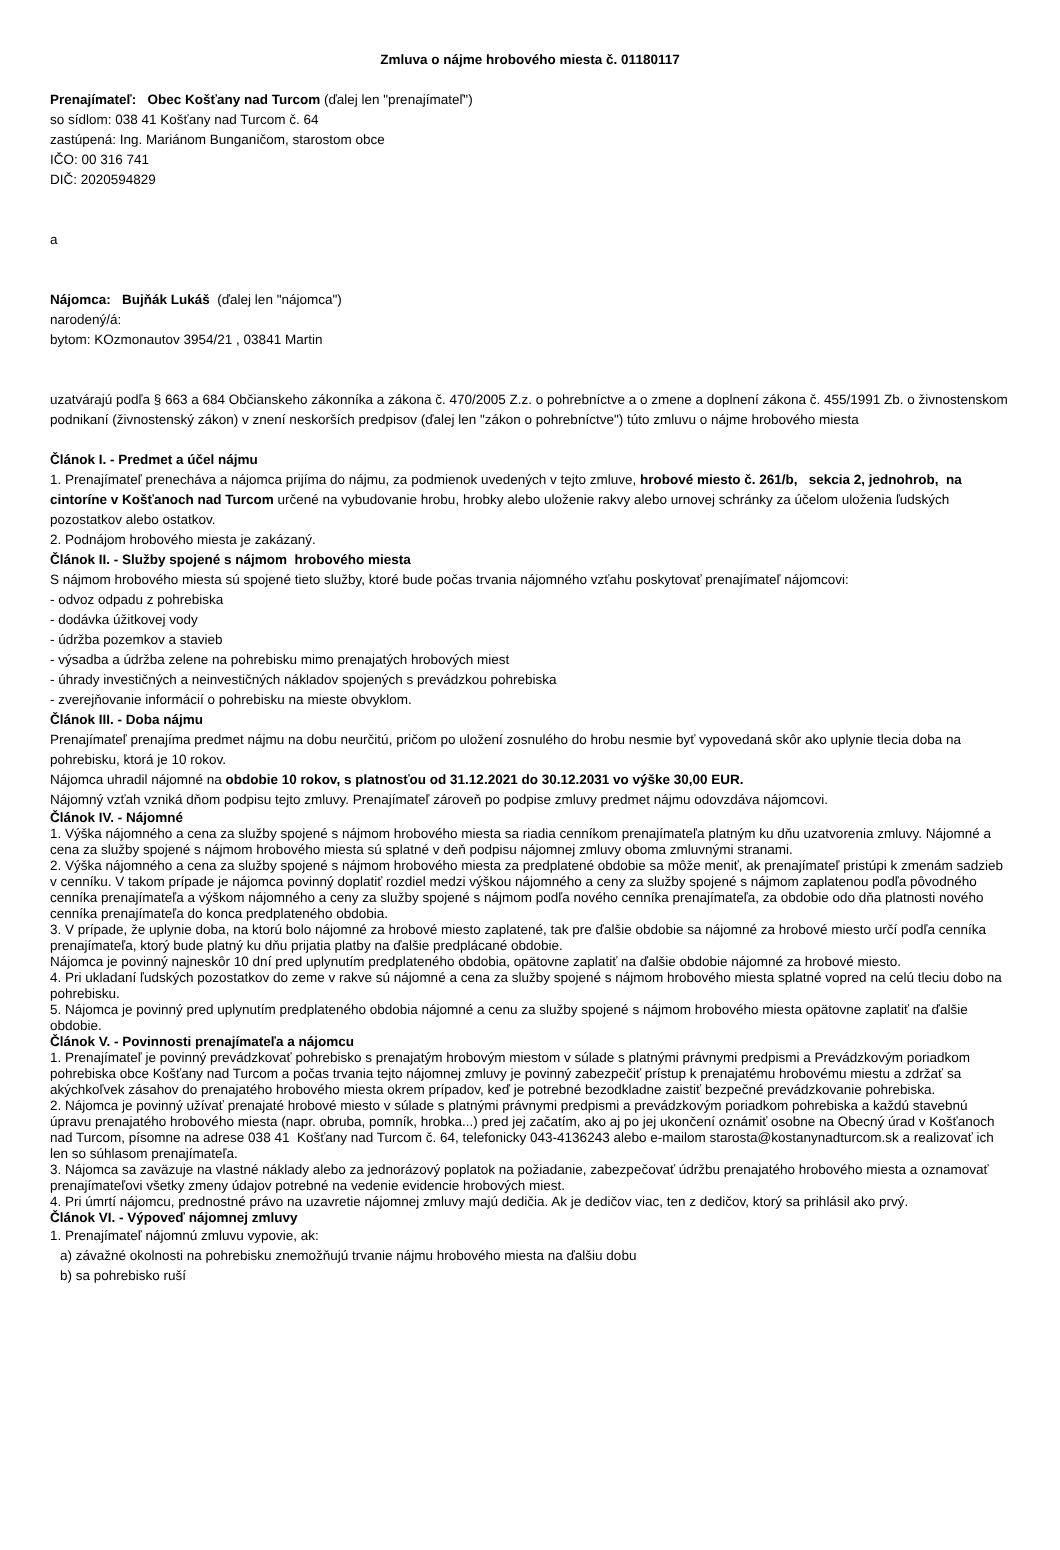Zmluva o nájme hrobového miesta č. 01180117
Prenajímateľ: Obec Košťany nad Turcom (ďalej len "prenajímateľ")
so sídlom: 038 41 Košťany nad Turcom č. 64
zastúpená: Ing. Mariánom Bunganičom, starostom obce
IČO: 00 316 741
DIČ: 2020594829
a
Nájomca: Bujňák Lukáš (ďalej len "nájomca")
narodený/á:
bytom: KOzmonautov 3954/21 , 03841 Martin
uzatvárajú podľa § 663 a 684 Občianskeho zákonníka a zákona č. 470/2005 Z.z. o pohrebníctve a o zmene a doplnení zákona č. 455/1991 Zb. o živnostenskom podnikaní (živnostenský zákon) v znení neskorších predpisov (ďalej len "zákon o pohrebníctve") túto zmluvu o nájme hrobového miesta
Článok I. - Predmet a účel nájmu
1. Prenajímateľ prenecháva a nájomca prijíma do nájmu, za podmienok uvedených v tejto zmluve, hrobové miesto č. 261/b, sekcia 2, jednohrob, na cintoríne v Košťanoch nad Turcom určené na vybudovanie hrobu, hrobky alebo uloženie rakvy alebo urnovej schránky za účelom uloženia ľudských pozostatkov alebo ostatkov.
2. Podnájom hrobového miesta je zakázaný.
Článok II. - Služby spojené s nájmom hrobového miesta
S nájmom hrobového miesta sú spojené tieto služby, ktoré bude počas trvania nájomného vzťahu poskytovať prenajímateľ nájomcovi:
- odvoz odpadu z pohrebiska
- dodávka úžitkovej vody
- údržba pozemkov a stavieb
- výsadba a údržba zelene na pohrebisku mimo prenajatých hrobových miest
- úhrady investičných a neinvestičných nákladov spojených s prevádzkou pohrebiska
- zverejňovanie informácií o pohrebisku na mieste obvyklom.
Článok III. - Doba nájmu
Prenajímateľ prenajíma predmet nájmu na dobu neurčitú, pričom po uložení zosnulého do hrobu nesmie byť vypovedaná skôr ako uplynie tlecia doba na pohrebisku, ktorá je 10 rokov.
Nájomca uhradil nájomné na obdobie 10 rokov, s platnosťou od 31.12.2021 do 30.12.2031 vo výške 30,00 EUR.
Nájomný vzťah vzniká dňom podpisu tejto zmluvy. Prenajímateľ zároveň po podpise zmluvy predmet nájmu odovzdáva nájomcovi.
Článok IV. - Nájomné
1. Výška nájomného a cena za služby spojené s nájmom hrobového miesta sa riadia cenníkom prenajímateľa platným ku dňu uzatvorenia zmluvy. Nájomné a cena za služby spojené s nájmom hrobového miesta sú splatné v deň podpisu nájomnej zmluvy oboma zmluvnými stranami.
2. Výška nájomného a cena za služby spojené s nájmom hrobového miesta za predplatené obdobie sa môže meniť, ak prenajímateľ pristúpi k zmenám sadzieb v cenníku. V takom prípade je nájomca povinný doplatiť rozdiel medzi výškou nájomného a ceny za služby spojené s nájmom zaplatenou podľa pôvodného cenníka prenajímateľa a výškom nájomného a ceny za služby spojené s nájmom podľa nového cenníka prenajímateľa, za obdobie odo dňa platnosti nového cenníka prenajímateľa do konca predplateného obdobia.
3. V prípade, že uplynie doba, na ktorú bolo nájomné za hrobové miesto zaplatené, tak pre ďalšie obdobie sa nájomné za hrobové miesto určí podľa cenníka prenajímateľa, ktorý bude platný ku dňu prijatia platby na ďalšie predplácané obdobie.
Nájomca je povinný najneskôr 10 dní pred uplynutím predplateného obdobia, opätovne zaplatiť na ďalšie obdobie nájomné za hrobové miesto.
4. Pri ukladaní ľudských pozostatkov do zeme v rakve sú nájomné a cena za služby spojené s nájmom hrobového miesta splatné vopred na celú tleciu dobo na pohrebisku.
5. Nájomca je povinný pred uplynutím predplateného obdobia nájomné a cenu za služby spojené s nájmom hrobového miesta opätovne zaplatiť na ďalšie obdobie.
Článok V. - Povinnosti prenajímateľa a nájomcu
1. Prenajímateľ je povinný prevádzkovať pohrebisko s prenajatým hrobovým miestom v súlade s platnými právnymi predpismi a Prevádzkovým poriadkom pohrebiska obce Košťany nad Turcom a počas trvania tejto nájomnej zmluvy je povinný zabezpečiť prístup k prenajatému hrobovému miestu a zdržať sa akýchkoľvek zásahov do prenajatého hrobového miesta okrem prípadov, keď je potrebné bezodkladne zaistiť bezpečné prevádzkovanie pohrebiska.
2. Nájomca je povinný užívať prenajaté hrobové miesto v súlade s platnými právnymi predpismi a prevádzkovým poriadkom pohrebiska a každú stavebnú úpravu prenajatého hrobového miesta (napr. obruba, pomník, hrobka...) pred jej začatím, ako aj po jej ukončení oznámiť osobne na Obecný úrad v Košťanoch nad Turcom, písomne na adrese 038 41 Košťany nad Turcom č. 64, telefonicky 043-4136243 alebo e-mailom starosta@kostanynadturcom.sk a realizovať ich len so súhlasom prenajímateľa.
3. Nájomca sa zaväzuje na vlastné náklady alebo za jednorázový poplatok na požiadanie, zabezpečovať údržbu prenajatého hrobového miesta a oznamovať prenajímateľovi všetky zmeny údajov potrebné na vedenie evidencie hrobových miest.
4. Pri úmrtí nájomcu, prednostné právo na uzavretie nájomnej zmluvy majú dedičia. Ak je dedičov viac, ten z dedičov, ktorý sa prihlásil ako prvý.
Článok VI. - Výpoveď nájomnej zmluvy
1. Prenajímateľ nájomnú zmluvu vypovie, ak:
a) závažné okolnosti na pohrebisku znemožňujú trvanie nájmu hrobového miesta na ďalšiu dobu
b) sa pohrebisko ruší